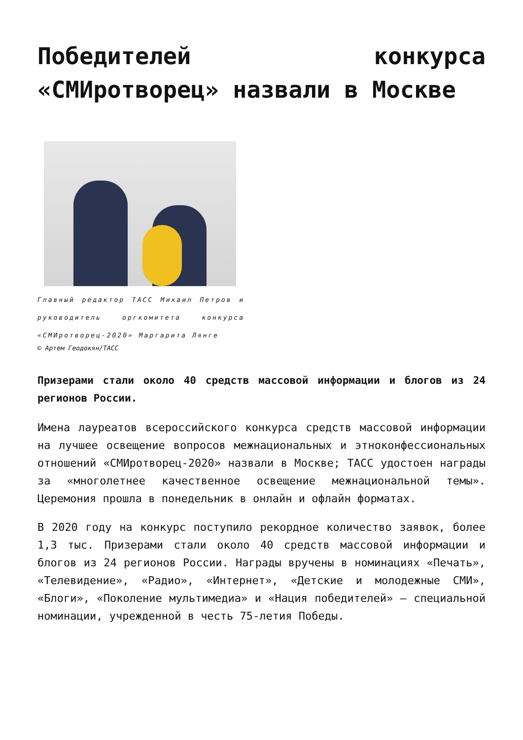Победителей конкурса «СМИротворец» назвали в Москве
Главный редактор ТАСС Михаил Петров и руководитель оргкомитета конкурса «СМИротворец-2020» Маргарита Лянге
© Артем Геодокян/ТАСС
Призерами стали около 40 средств массовой информации и блогов из 24 регионов России.
Имена лауреатов всероссийского конкурса средств массовой информации на лучшее освещение вопросов межнациональных и этноконфессиональных отношений «СМИротворец-2020» назвали в Москве; ТАСС удостоен награды за «многолетнее качественное освещение межнациональной темы». Церемония прошла в понедельник в онлайн и офлайн форматах.
В 2020 году на конкурс поступило рекордное количество заявок, более 1,3 тыс. Призерами стали около 40 средств массовой информации и блогов из 24 регионов России. Награды вручены в номинациях «Печать», «Телевидение», «Радио», «Интернет», «Детские и молодежные СМИ», «Блоги», «Поколение мультимедиа» и «Нация победителей» — специальной номинации, учрежденной в честь 75-летия Победы.